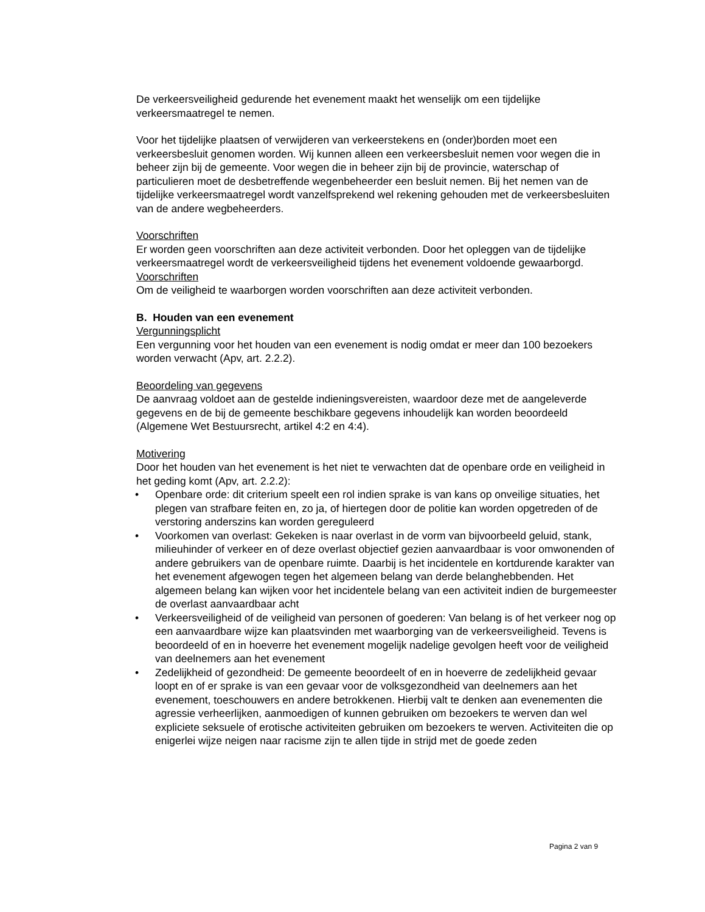De verkeersveiligheid gedurende het evenement maakt het wenselijk om een tijdelijke verkeersmaatregel te nemen.
Voor het tijdelijke plaatsen of verwijderen van verkeerstekens en (onder)borden moet een verkeersbesluit genomen worden. Wij kunnen alleen een verkeersbesluit nemen voor wegen die in beheer zijn bij de gemeente. Voor wegen die in beheer zijn bij de provincie, waterschap of particulieren moet de desbetreffende wegenbeheerder een besluit nemen. Bij het nemen van de tijdelijke verkeersmaatregel wordt vanzelfsprekend wel rekening gehouden met de verkeersbesluiten van de andere wegbeheerders.
Voorschriften
Er worden geen voorschriften aan deze activiteit verbonden. Door het opleggen van de tijdelijke verkeersmaatregel wordt de verkeersveiligheid tijdens het evenement voldoende gewaarborgd.
Voorschriften
Om de veiligheid te waarborgen worden voorschriften aan deze activiteit verbonden.
B. Houden van een evenement
Vergunningsplicht
Een vergunning voor het houden van een evenement is nodig omdat er meer dan 100 bezoekers worden verwacht (Apv, art. 2.2.2).
Beoordeling van gegevens
De aanvraag voldoet aan de gestelde indieningsvereisten, waardoor deze met de aangeleverde gegevens en de bij de gemeente beschikbare gegevens inhoudelijk kan worden beoordeeld (Algemene Wet Bestuursrecht, artikel 4:2 en 4:4).
Motivering
Door het houden van het evenement is het niet te verwachten dat de openbare orde en veiligheid in het geding komt (Apv, art. 2.2.2):
• Openbare orde: dit criterium speelt een rol indien sprake is van kans op onveilige situaties, het plegen van strafbare feiten en, zo ja, of hiertegen door de politie kan worden opgetreden of de verstoring anderszins kan worden gereguleerd
• Voorkomen van overlast: Gekeken is naar overlast in de vorm van bijvoorbeeld geluid, stank, milieuhinder of verkeer en of deze overlast objectief gezien aanvaardbaar is voor omwonenden of andere gebruikers van de openbare ruimte. Daarbij is het incidentele en kortdurende karakter van het evenement afgewogen tegen het algemeen belang van derde belanghebbenden. Het algemeen belang kan wijken voor het incidentele belang van een activiteit indien de burgemeester de overlast aanvaardbaar acht
• Verkeersveiligheid of de veiligheid van personen of goederen: Van belang is of het verkeer nog op een aanvaardbare wijze kan plaatsvinden met waarborging van de verkeersveiligheid. Tevens is beoordeeld of en in hoeverre het evenement mogelijk nadelige gevolgen heeft voor de veiligheid van deelnemers aan het evenement
• Zedelijkheid of gezondheid: De gemeente beoordeelt of en in hoeverre de zedelijkheid gevaar loopt en of er sprake is van een gevaar voor de volksgezondheid van deelnemers aan het evenement, toeschouwers en andere betrokkenen. Hierbij valt te denken aan evenementen die agressie verheerlijken, aanmoedigen of kunnen gebruiken om bezoekers te werven dan wel expliciete seksuele of erotische activiteiten gebruiken om bezoekers te werven. Activiteiten die op enigerlei wijze neigen naar racisme zijn te allen tijde in strijd met de goede zeden
Pagina 2 van 9